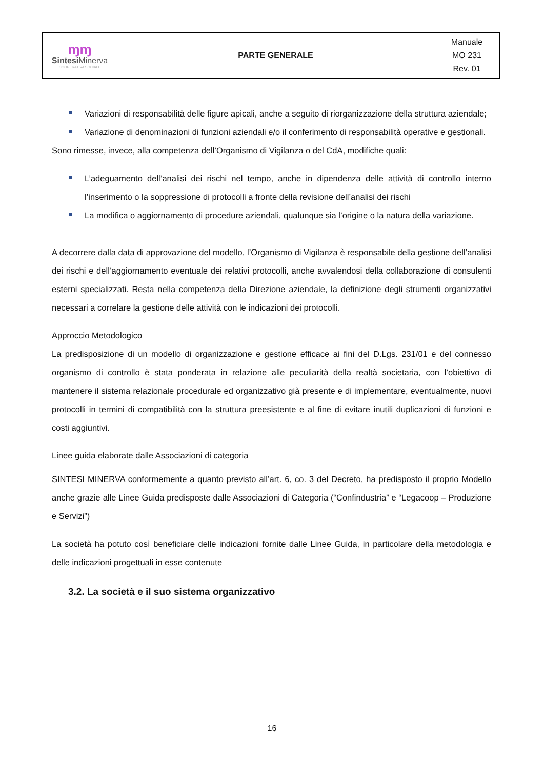| ɱɱ Sintesi Minerva COOPERATIVA SOCIALE | PARTE GENERALE | Manuale MO 231 Rev. 01 |
Variazioni di responsabilità delle figure apicali, anche a seguito di riorganizzazione della struttura aziendale;
Variazione di denominazioni di funzioni aziendali e/o il conferimento di responsabilità operative e gestionali.
Sono rimesse, invece, alla competenza dell’Organismo di Vigilanza o del CdA, modifiche quali:
L’adeguamento dell’analisi dei rischi nel tempo, anche in dipendenza delle attività di controllo interno l’inserimento o la soppressione di protocolli a fronte della revisione dell’analisi dei rischi
La modifica o aggiornamento di procedure aziendali, qualunque sia l’origine o la natura della variazione.
A decorrere dalla data di approvazione del modello, l’Organismo di Vigilanza è responsabile della gestione dell’analisi dei rischi e dell’aggiornamento eventuale dei relativi protocolli, anche avvalendosi della collaborazione di consulenti esterni specializzati. Resta nella competenza della Direzione aziendale, la definizione degli strumenti organizzativi necessari a correlare la gestione delle attività con le indicazioni dei protocolli.
Approccio Metodologico
La predisposizione di un modello di organizzazione e gestione efficace ai fini del D.Lgs. 231/01 e del connesso organismo di controllo è stata ponderata in relazione alle peculiarità della realtà societaria, con l’obiettivo di mantenere il sistema relazionale procedurale ed organizzativo già presente e di implementare, eventualmente, nuovi protocolli in termini di compatibilità con la struttura preesistente e al fine di evitare inutili duplicazioni di funzioni e costi aggiuntivi.
Linee guida elaborate dalle Associazioni di categoria
SINTESI MINERVA conformemente a quanto previsto all’art. 6, co. 3 del Decreto, ha predisposto il proprio Modello anche grazie alle Linee Guida predisposte dalle Associazioni di Categoria (“Confindustria” e “Legacoop – Produzione e Servizi”)
La società ha potuto così beneficiare delle indicazioni fornite dalle Linee Guida, in particolare della metodologia e delle indicazioni progettuali in esse contenute
3.2. La società e il suo sistema organizzativo
16